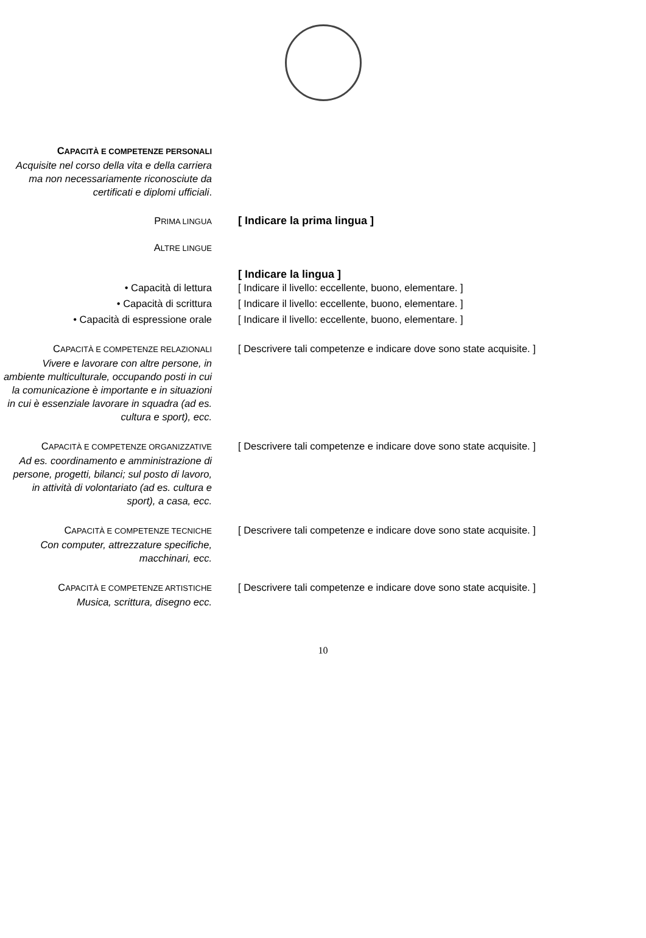CAPACITÀ E COMPETENZE PERSONALI
Acquisite nel corso della vita e della carriera ma non necessariamente riconosciute da certificati e diplomi ufficiali.
PRIMA LINGUA
[ Indicare la prima lingua ]
ALTRE LINGUE
[ Indicare la lingua ]
• Capacità di lettura [ Indicare il livello: eccellente, buono, elementare. ]
• Capacità di scrittura [ Indicare il livello: eccellente, buono, elementare. ]
• Capacità di espressione orale [ Indicare il livello: eccellente, buono, elementare. ]
CAPACITÀ E COMPETENZE RELAZIONALI
Vivere e lavorare con altre persone, in ambiente multiculturale, occupando posti in cui la comunicazione è importante e in situazioni in cui è essenziale lavorare in squadra (ad es. cultura e sport), ecc.
[ Descrivere tali competenze e indicare dove sono state acquisite. ]
CAPACITÀ E COMPETENZE ORGANIZZATIVE
Ad es. coordinamento e amministrazione di persone, progetti, bilanci; sul posto di lavoro, in attività di volontariato (ad es. cultura e sport), a casa, ecc.
[ Descrivere tali competenze e indicare dove sono state acquisite. ]
CAPACITÀ E COMPETENZE TECNICHE
Con computer, attrezzature specifiche, macchinari, ecc.
[ Descrivere tali competenze e indicare dove sono state acquisite. ]
CAPACITÀ E COMPETENZE ARTISTICHE
Musica, scrittura, disegno ecc.
[ Descrivere tali competenze e indicare dove sono state acquisite. ]
10